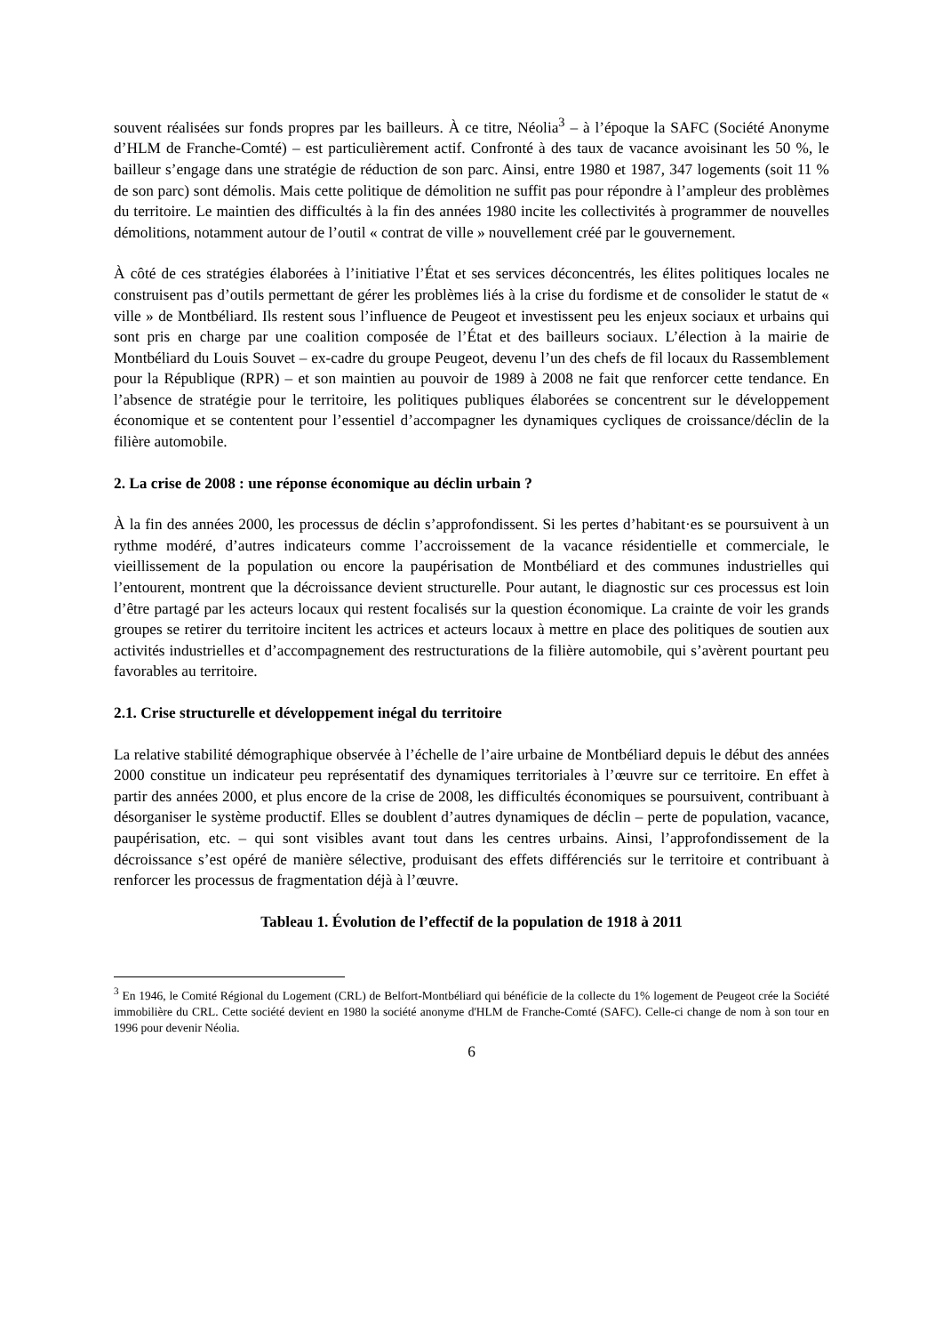souvent réalisées sur fonds propres par les bailleurs. À ce titre, Néolia<sup>3</sup> – à l’époque la SAFC (Société Anonyme d’HLM de Franche-Comté) – est particulièrement actif. Confronté à des taux de vacance avoisinant les 50 %, le bailleur s’engage dans une stratégie de réduction de son parc. Ainsi, entre 1980 et 1987, 347 logements (soit 11 % de son parc) sont démolis. Mais cette politique de démolition ne suffit pas pour répondre à l’ampleur des problèmes du territoire. Le maintien des difficultés à la fin des années 1980 incite les collectivités à programmer de nouvelles démolitions, notamment autour de l’outil « contrat de ville » nouvellement créé par le gouvernement.
À côté de ces stratégies élaborées à l’initiative l’État et ses services déconcentrés, les élites politiques locales ne construisent pas d’outils permettant de gérer les problèmes liés à la crise du fordisme et de consolider le statut de « ville » de Montbéliard. Ils restent sous l’influence de Peugeot et investissent peu les enjeux sociaux et urbains qui sont pris en charge par une coalition composée de l’État et des bailleurs sociaux. L’élection à la mairie de Montbéliard du Louis Souvet – ex-cadre du groupe Peugeot, devenu l’un des chefs de fil locaux du Rassemblement pour la République (RPR) – et son maintien au pouvoir de 1989 à 2008 ne fait que renforcer cette tendance. En l’absence de stratégie pour le territoire, les politiques publiques élaborées se concentrent sur le développement économique et se contentent pour l’essentiel d’accompagner les dynamiques cycliques de croissance/déclin de la filière automobile.
2. La crise de 2008 : une réponse économique au déclin urbain ?
À la fin des années 2000, les processus de déclin s’approfondissent. Si les pertes d’habitant·es se poursuivent à un rythme modéré, d’autres indicateurs comme l’accroissement de la vacance résidentielle et commerciale, le vieillissement de la population ou encore la paupérisation de Montbéliard et des communes industrielles qui l’entourent, montrent que la décroissance devient structurelle. Pour autant, le diagnostic sur ces processus est loin d’être partagé par les acteurs locaux qui restent focalisés sur la question économique. La crainte de voir les grands groupes se retirer du territoire incitent les actrices et acteurs locaux à mettre en place des politiques de soutien aux activités industrielles et d’accompagnement des restructurations de la filière automobile, qui s’avèrent pourtant peu favorables au territoire.
2.1. Crise structurelle et développement inégal du territoire
La relative stabilité démographique observée à l’échelle de l’aire urbaine de Montbéliard depuis le début des années 2000 constitue un indicateur peu représentatif des dynamiques territoriales à l’œuvre sur ce territoire. En effet à partir des années 2000, et plus encore de la crise de 2008, les difficultés économiques se poursuivent, contribuant à désorganiser le système productif. Elles se doublent d’autres dynamiques de déclin – perte de population, vacance, paupérisation, etc. – qui sont visibles avant tout dans les centres urbains. Ainsi, l’approfondissement de la décroissance s’est opéré de manière sélective, produisant des effets différenciés sur le territoire et contribuant à renforcer les processus de fragmentation déjà à l’œuvre.
Tableau 1. Évolution de l’effectif de la population de 1918 à 2011
<sup>3</sup> En 1946, le Comité Régional du Logement (CRL) de Belfort-Montbéliard qui bénéficie de la collecte du 1% logement de Peugeot crée la Société immobilière du CRL. Cette société devient en 1980 la société anonyme d'HLM de Franche-Comté (SAFC). Celle-ci change de nom à son tour en 1996 pour devenir Néolia.
6